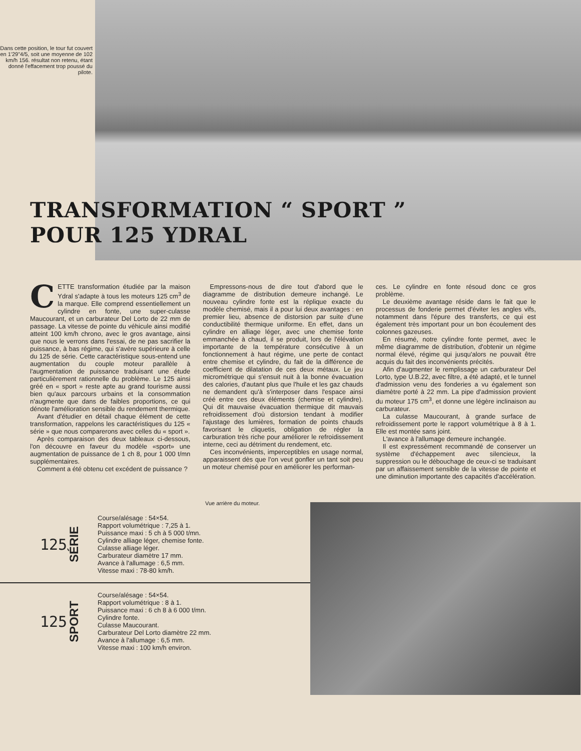Dans cette position, le tour fut couvert en 1'29"4/5, soit une moyenne de 102 km/h 156. résultat non retenu, étant donné l'effacement trop poussé du pilote.
TRANSFORMATION “ SPORT ”
POUR 125 YDRAL
C
ETTE transformation étudiée par la maison Ydral s'adapte à tous les moteurs 125 cm<sup>3</sup> de la marque. Elle comprend essentiellement un cylindre en fonte, une super-culasse Maucourant, et un carburateur Del Lorto de 22 mm de passage. La vitesse de pointe du véhicule ainsi modifié atteint 100 km/h chrono, avec le gros avantage, ainsi que nous le verrons dans l'essai, de ne pas sacrifier la puissance, à bas régime, qui s'avère supérieure à celle du 125 de série. Cette caractéristique sous-entend une augmentation du couple moteur parallèle à l'augmentation de puissance traduisant une étude particulièrement rationnelle du problème. Le 125 ainsi gréé en « sport » reste apte au grand tourisme aussi bien qu'aux parcours urbains et la consommation n'augmente que dans de faibles proportions, ce qui dénote l'amélioration sensible du rendement thermique.
Avant d'étudier en détail chaque élément de cette transformation, rappelons les caractéristiques du 125 « série » que nous comparerons avec celles du « sport ».
Après comparaison des deux tableaux ci-dessous, l'on découvre en faveur du modèle «sport» une augmentation de puissance de 1 ch 8, pour 1 000 t/mn supplémentaires.
Comment a été obtenu cet excédent de puissance ?
Empressons-nous de dire tout d'abord que le diagramme de distribution demeure inchangé. Le nouveau cylindre fonte est la réplique exacte du modèle chemisé, mais il a pour lui deux avantages : en premier lieu, absence de distorsion par suite d'une conductibilité thermique uniforme. En effet, dans un cylindre en alliage léger, avec une chemise fonte emmanchée à chaud, il se produit, lors de l'élévation importante de la température consécutive à un fonctionnement à haut régime, une perte de contact entre chemise et cylindre, du fait de la différence de coefficient de dilatation de ces deux métaux. Le jeu micrométrique qui s'ensuit nuit à la bonne évacuation des calories, d'autant plus que l'huile et les gaz chauds ne demandent qu'à s'interposer dans l'espace ainsi créé entre ces deux éléments (chemise et cylindre). Qui dit mauvaise évacuation thermique dit mauvais refroidissement d'où distorsion tendant à modifier l'ajustage des lumières, formation de points chauds favorisant le cliquetis, obligation de régler la carburation très riche pour améliorer le refroidissement interne, ceci au détriment du rendement, etc.
Ces inconvénients, imperceptibles en usage normal, apparaissent dès que l'on veut gonfler un tant soit peu un moteur chemisé pour en améliorer les performan-
ces. Le cylindre en fonte résoud donc ce gros problème.
Le deuxième avantage réside dans le fait que le processus de fonderie permet d'éviter les angles vifs, notamment dans l'épure des transferts, ce qui est également très important pour un bon écoulement des colonnes gazeuses.
En résumé, notre cylindre fonte permet, avec le même diagramme de distribution, d'obtenir un régime normal élevé, régime qui jusqu'alors ne pouvait être acquis du fait des inconvénients précités.
Afin d'augmenter le remplissage un carburateur Del Lorto, type U.B.22, avec filtre, a été adapté, et le tunnel d'admission venu des fonderies a vu également son diamètre porté à 22 mm. La pipe d'admission provient du moteur 175 cm<sup>3</sup>, et donne une légère inclinaison au carburateur.
La culasse Maucourant, à grande surface de refroidissement porte le rapport volumétrique à 8 à 1. Elle est montée sans joint.
L'avance à l'allumage demeure inchangée.
Il est expressément recommandé de conserver un système d'échappement avec silencieux, la suppression ou le débouchage de ceux-ci se traduisant par un affaissement sensible de la vitesse de pointe et une diminution importante des capacités d'accélération.
Vue arrière du moteur.
125 SÉRIE
Course/alésage : 54×54.
Rapport volumétrique : 7,25 à 1.
Puissance maxi : 5 ch à 5 000 t/mn.
Cylindre alliage léger, chemise fonte.
Culasse alliage léger.
Carburateur diamètre 17 mm.
Avance à l'allumage : 6,5 mm.
Vitesse maxi : 78-80 km/h.
125 SPORT
Course/alésage : 54×54.
Rapport volumétrique : 8 à 1.
Puissance maxi : 6 ch 8 à 6 000 t/mn.
Cylindre fonte.
Culasse Maucourant.
Carburateur Del Lorto diamètre 22 mm.
Avance à l'allumage : 6,5 mm.
Vitesse maxi : 100 km/h environ.